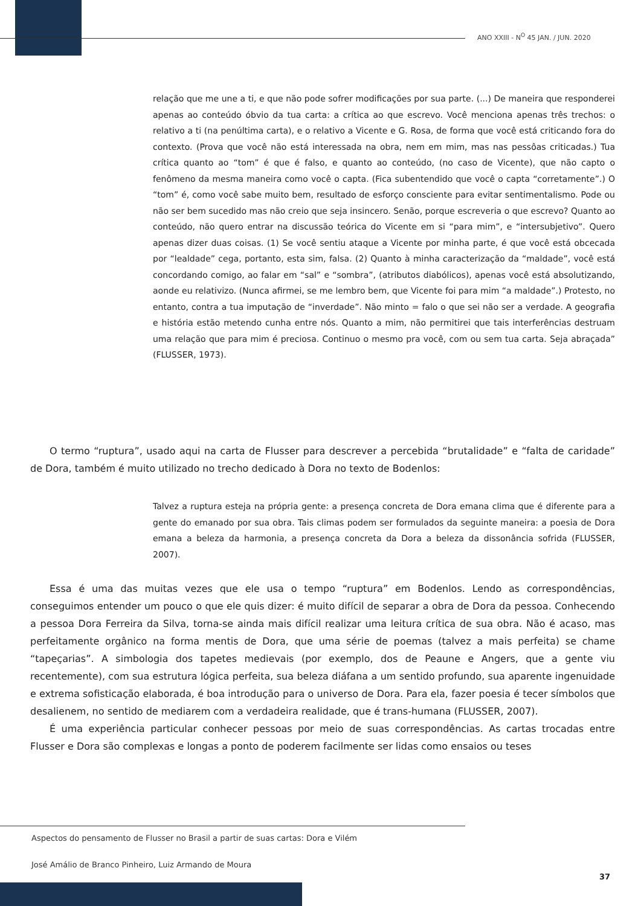ANO XXIII - N<sup>O</sup> 45 JAN. / JUN. 2020
relação que me une a ti, e que não pode sofrer modificações por sua parte. (...) De maneira que responderei apenas ao conteúdo óbvio da tua carta: a crítica ao que escrevo. Você menciona apenas três trechos: o relativo a ti (na penúltima carta), e o relativo a Vicente e G. Rosa, de forma que você está criticando fora do contexto. (Prova que você não está interessada na obra, nem em mim, mas nas pessôas criticadas.) Tua crítica quanto ao “tom” é que é falso, e quanto ao conteúdo, (no caso de Vicente), que não capto o fenômeno da mesma maneira como você o capta. (Fica subentendido que você o capta “corretamente”.) O “tom” é, como você sabe muito bem, resultado de esforço consciente para evitar sentimentalismo. Pode ou não ser bem sucedido mas não creio que seja insincero. Senão, porque escreveria o que escrevo? Quanto ao conteúdo, não quero entrar na discussão teórica do Vicente em si “para mim”, e “intersubjetivo”. Quero apenas dizer duas coisas. (1) Se você sentiu ataque a Vicente por minha parte, é que você está obcecada por “lealdade” cega, portanto, esta sim, falsa. (2) Quanto à minha caracterização da “maldade”, você está concordando comigo, ao falar em “sal” e “sombra”, (atributos diabólicos), apenas você está absolutizando, aonde eu relativizo. (Nunca afirmei, se me lembro bem, que Vicente foi para mim “a maldade”.) Protesto, no entanto, contra a tua imputação de “inverdade”. Não minto = falo o que sei não ser a verdade. A geografia e história estão metendo cunha entre nós. Quanto a mim, não permitirei que tais interferências destruam uma relação que para mim é preciosa. Continuo o mesmo pra você, com ou sem tua carta. Seja abraçada” (FLUSSER, 1973).
O termo “ruptura”, usado aqui na carta de Flusser para descrever a percebida “brutalidade” e “falta de caridade” de Dora, também é muito utilizado no trecho dedicado à Dora no texto de Bodenlos:
Talvez a ruptura esteja na própria gente: a presença concreta de Dora emana clima que é diferente para a gente do emanado por sua obra. Tais climas podem ser formulados da seguinte maneira: a poesia de Dora emana a beleza da harmonia, a presença concreta da Dora a beleza da dissonância sofrida (FLUSSER, 2007).
Essa é uma das muitas vezes que ele usa o tempo “ruptura” em Bodenlos. Lendo as correspondências, conseguimos entender um pouco o que ele quis dizer: é muito difícil de separar a obra de Dora da pessoa. Conhecendo a pessoa Dora Ferreira da Silva, torna-se ainda mais difícil realizar uma leitura crítica de sua obra. Não é acaso, mas perfeitamente orgânico na forma mentis de Dora, que uma série de poemas (talvez a mais perfeita) se chame “tapeçarias”. A simbologia dos tapetes medievais (por exemplo, dos de Peaune e Angers, que a gente viu recentemente), com sua estrutura lógica perfeita, sua beleza diáfana a um sentido profundo, sua aparente ingenuidade e extrema sofisticação elaborada, é boa introdução para o universo de Dora. Para ela, fazer poesia é tecer símbolos que desalienem, no sentido de mediarem com a verdadeira realidade, que é trans-humana (FLUSSER, 2007).
É uma experiência particular conhecer pessoas por meio de suas correspondências. As cartas trocadas entre Flusser e Dora são complexas e longas a ponto de poderem facilmente ser lidas como ensaios ou teses
Aspectos do pensamento de Flusser no Brasil a partir de suas cartas: Dora e Vilém
José Amálio de Branco Pinheiro, Luiz Armando de Moura
37